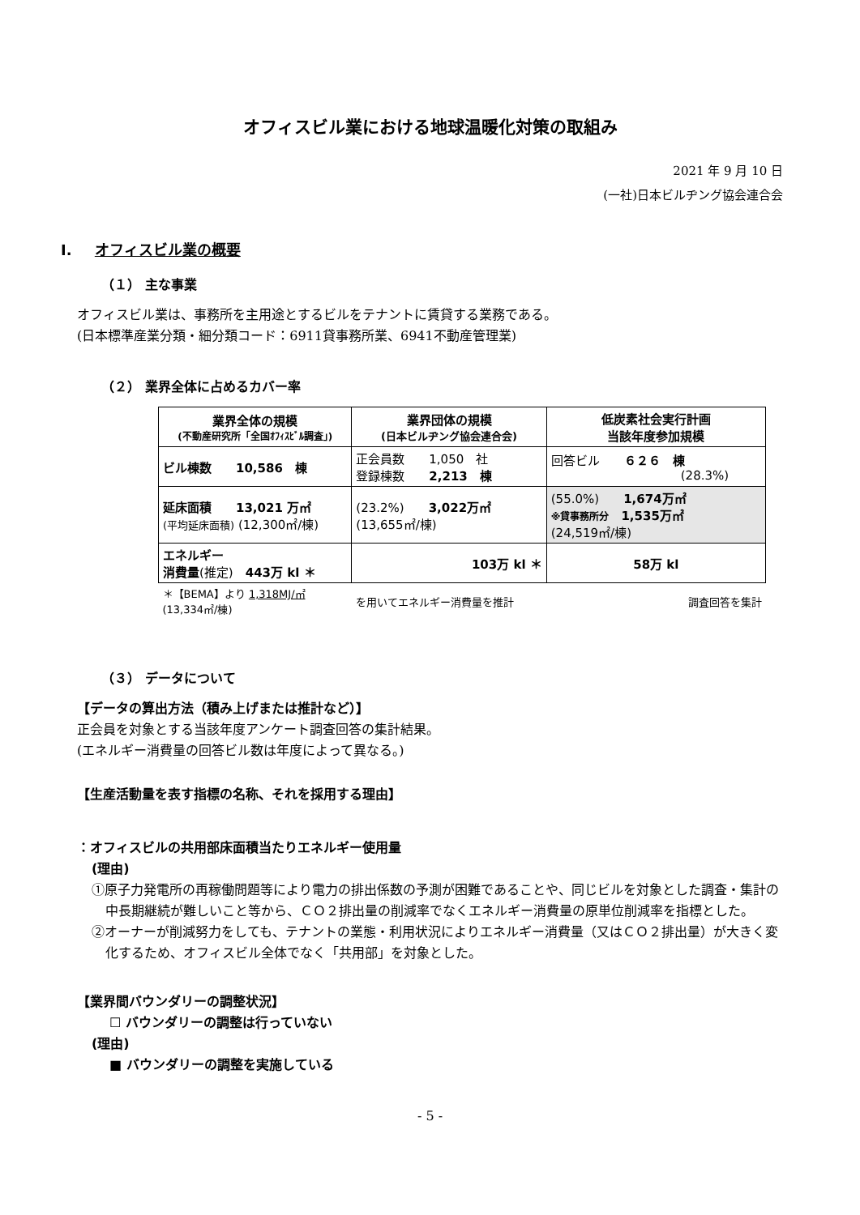オフィスビル業における地球温暖化対策の取組み
2021 年 9 月 10 日
(一社)日本ビルヂング協会連合会
I. オフィスビル業の概要
（１） 主な事業
オフィスビル業は、事務所を主用途とするビルをテナントに賃貸する業務である。
(日本標準産業分類・細分類コード：6911貸事務所業、6941不動産管理業)
（２） 業界全体に占めるカバー率
| 業界全体の規模 (不動産研究所「全国ｵﾌｨｽﾋﾞﾙ調査」) | 業界団体の規模 (日本ビルヂング協会連合会) | 低炭素社会実行計画 当該年度参加規模 |
| ビル棟数 10,586 棟 | 正会員数 1,050 社 登録棟数 2,213 棟 | 回答ビル ６２６ 棟 (28.3%) |
| 延床面積 13,021 万㎡ (平均延床面積) (12,300㎡/棟) | (23.2%) 3,022万㎡ (13,655㎡/棟) | (55.0%) 1,674万㎡ ※貸事務所分 1,535万㎡ (24,519㎡/棟) |
| エネルギー 消費量 (推定) 443万 kl ＊ | 103万 kl ＊ | 58万 kl |
| ＊【BEMA】より 1,318MJ/㎡ (13,334㎡/棟) | を用いてエネルギー消費量を推計 | 調査回答を集計 |
（３） データについて
【データの算出方法（積み上げまたは推計など）】
正会員を対象とする当該年度アンケート調査回答の集計結果。
(エネルギー消費量の回答ビル数は年度によって異なる。)
【生産活動量を表す指標の名称、それを採用する理由】
：オフィスビルの共用部床面積当たりエネルギー使用量
(理由)
①原子力発電所の再稼働問題等により電力の排出係数の予測が困難であることや、同じビルを対象とした調査・集計の中長期継続が難しいこと等から、ＣＯ２排出量の削減率でなくエネルギー消費量の原単位削減率を指標とした。
②オーナーが削減努力をしても、テナントの業態・利用状況によりエネルギー消費量（又はＣＯ２排出量）が大きく変化するため、オフィスビル全体でなく「共用部」を対象とした。
【業界間バウンダリーの調整状況】
☐ バウンダリーの調整は行っていない
(理由)
■ バウンダリーの調整を実施している
- 5 -